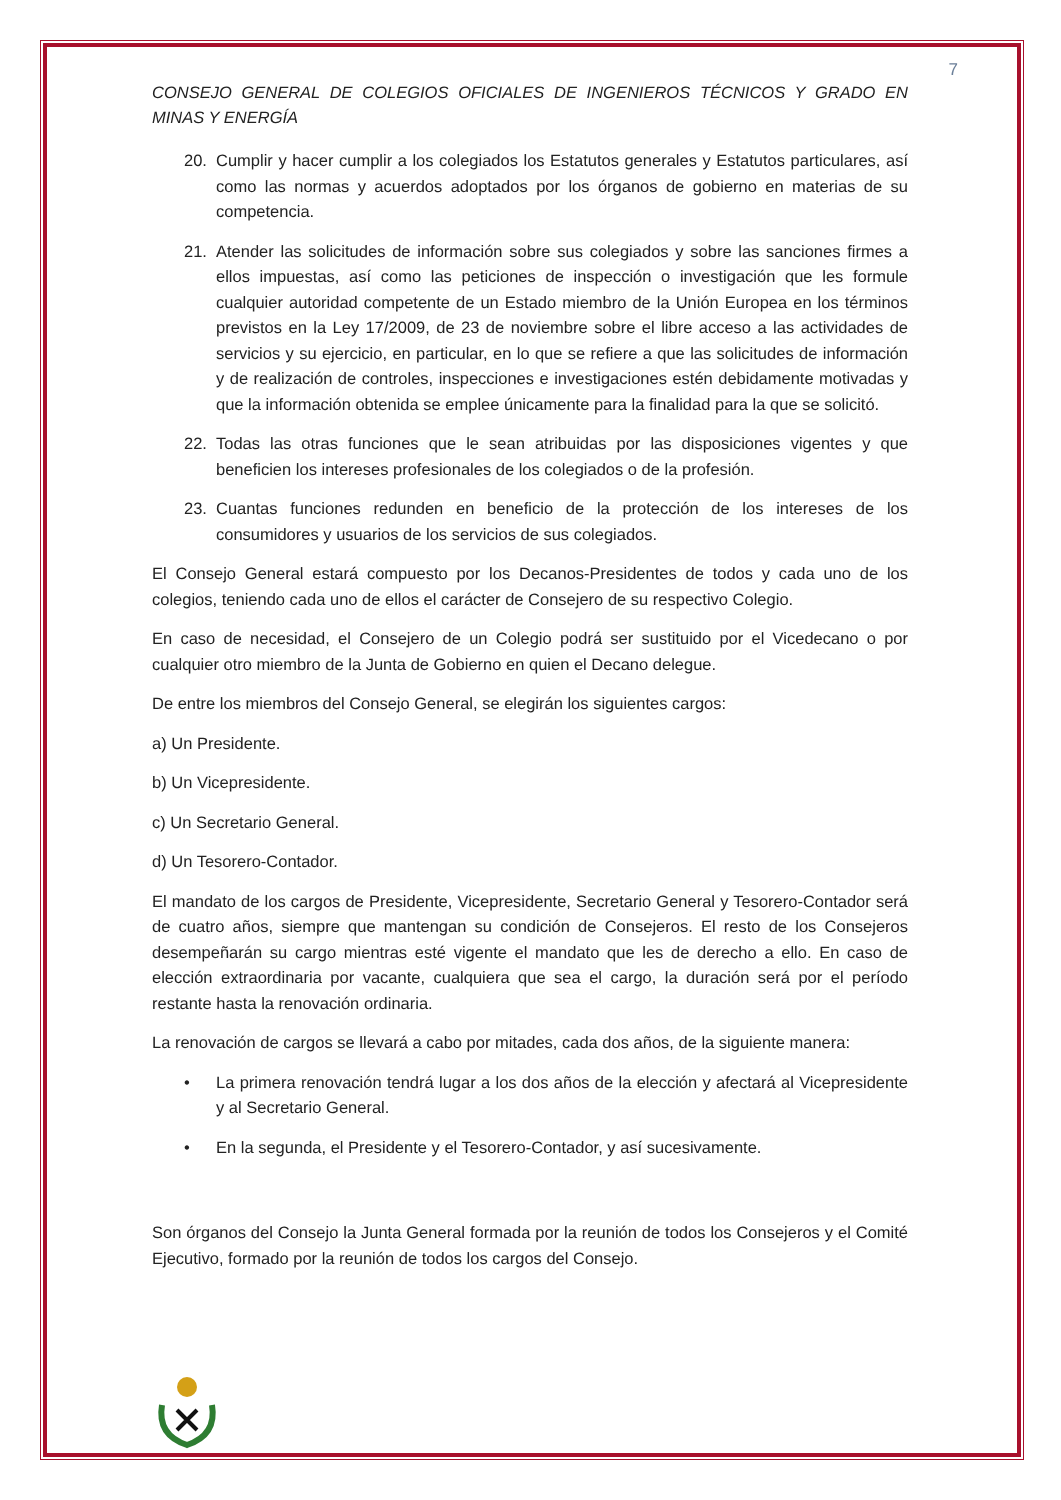7
CONSEJO GENERAL DE COLEGIOS OFICIALES DE INGENIEROS TÉCNICOS Y GRADO EN MINAS Y ENERGÍA
20. Cumplir y hacer cumplir a los colegiados los Estatutos generales y Estatutos particulares, así como las normas y acuerdos adoptados por los órganos de gobierno en materias de su competencia.
21. Atender las solicitudes de información sobre sus colegiados y sobre las sanciones firmes a ellos impuestas, así como las peticiones de inspección o investigación que les formule cualquier autoridad competente de un Estado miembro de la Unión Europea en los términos previstos en la Ley 17/2009, de 23 de noviembre sobre el libre acceso a las actividades de servicios y su ejercicio, en particular, en lo que se refiere a que las solicitudes de información y de realización de controles, inspecciones e investigaciones estén debidamente motivadas y que la información obtenida se emplee únicamente para la finalidad para la que se solicitó.
22. Todas las otras funciones que le sean atribuidas por las disposiciones vigentes y que beneficien los intereses profesionales de los colegiados o de la profesión.
23. Cuantas funciones redunden en beneficio de la protección de los intereses de los consumidores y usuarios de los servicios de sus colegiados.
El Consejo General estará compuesto por los Decanos-Presidentes de todos y cada uno de los colegios, teniendo cada uno de ellos el carácter de Consejero de su respectivo Colegio.
En caso de necesidad, el Consejero de un Colegio podrá ser sustituido por el Vicedecano o por cualquier otro miembro de la Junta de Gobierno en quien el Decano delegue.
De entre los miembros del Consejo General, se elegirán los siguientes cargos:
a) Un Presidente.
b) Un Vicepresidente.
c) Un Secretario General.
d) Un Tesorero-Contador.
El mandato de los cargos de Presidente, Vicepresidente, Secretario General y Tesorero-Contador será de cuatro años, siempre que mantengan su condición de Consejeros. El resto de los Consejeros desempeñarán su cargo mientras esté vigente el mandato que les de derecho a ello. En caso de elección extraordinaria por vacante, cualquiera que sea el cargo, la duración será por el período restante hasta la renovación ordinaria.
La renovación de cargos se llevará a cabo por mitades, cada dos años, de la siguiente manera:
• La primera renovación tendrá lugar a los dos años de la elección y afectará al Vicepresidente y al Secretario General.
• En la segunda, el Presidente y el Tesorero-Contador, y así sucesivamente.
Son órganos del Consejo la Junta General formada por la reunión de todos los Consejeros y el Comité Ejecutivo, formado por la reunión de todos los cargos del Consejo.